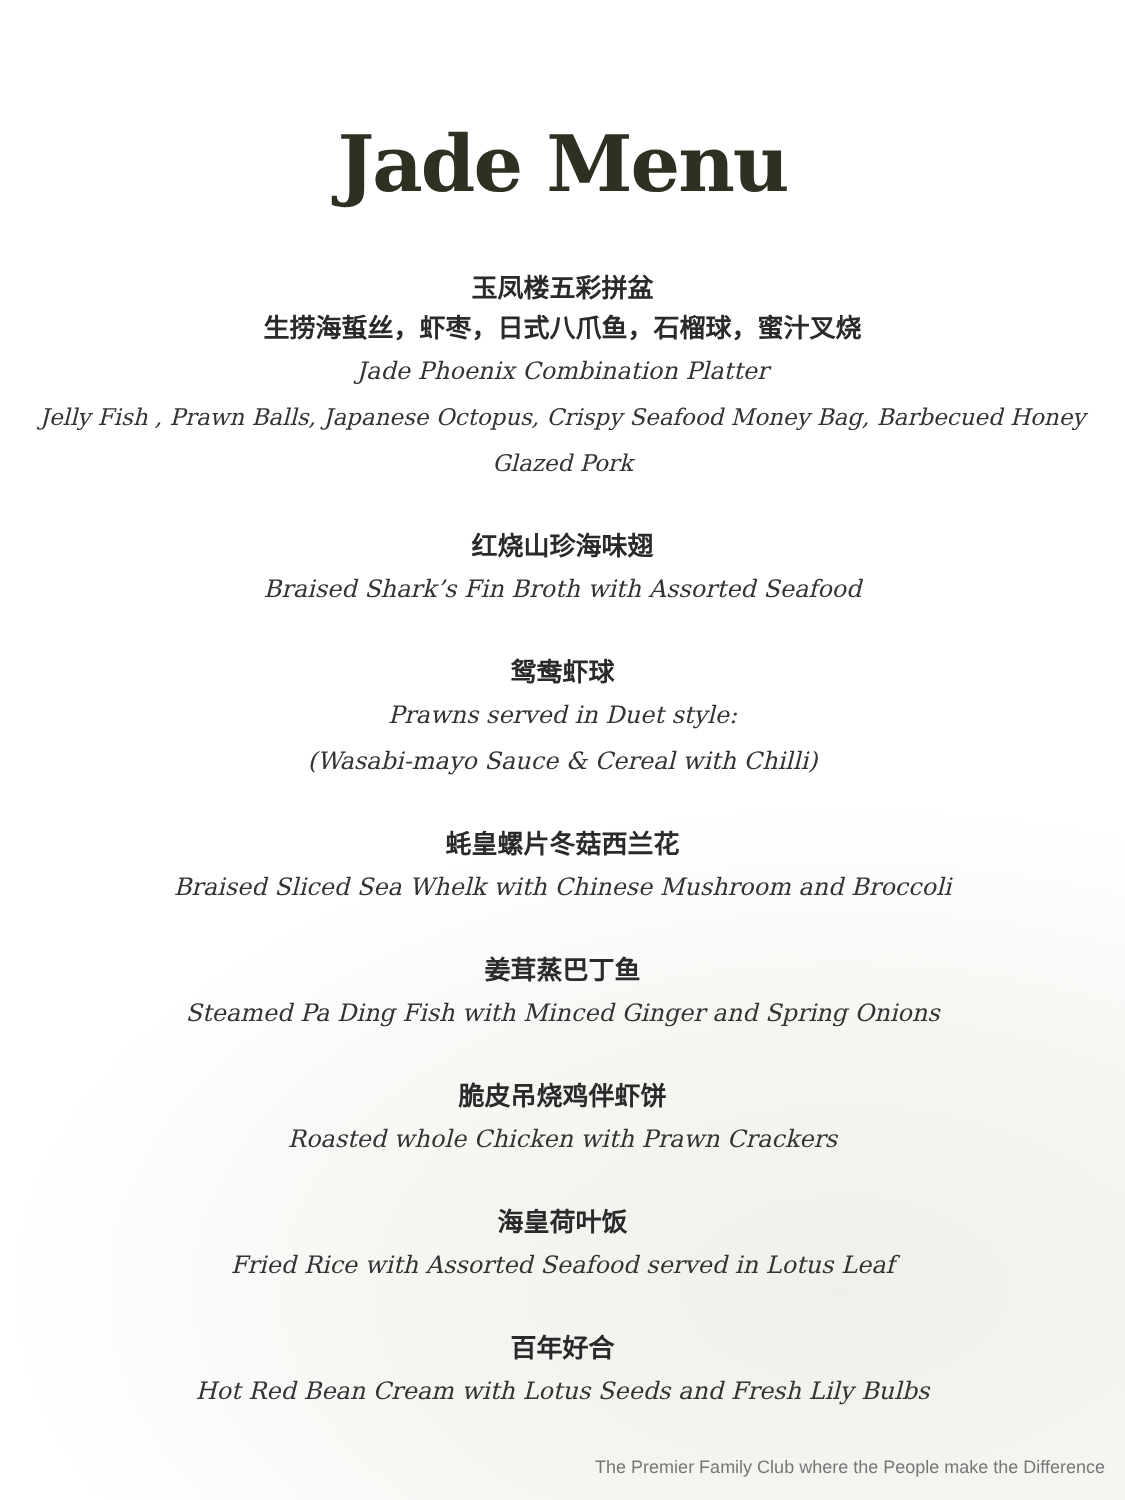Jade Menu
玉凤楼五彩拼盆
生捞海蜇丝，虾枣，日式八爪鱼，石榴球，蜜汁叉烧
Jade Phoenix Combination Platter
Jelly Fish , Prawn Balls, Japanese Octopus, Crispy Seafood Money Bag, Barbecued Honey Glazed Pork
红烧山珍海味翅
Braised Shark’s Fin Broth with Assorted Seafood
鸳鸯虾球
Prawns served in Duet style:
(Wasabi-mayo Sauce & Cereal with Chilli)
蚝皇螺片冬菇西兰花
Braised Sliced Sea Whelk with Chinese Mushroom and Broccoli
姜茸蒸巴丁鱼
Steamed Pa Ding Fish with Minced Ginger and Spring Onions
脆皮吊烧鸡伴虾饼
Roasted whole Chicken with Prawn Crackers
海皇荷叶饭
Fried Rice with Assorted Seafood served in Lotus Leaf
百年好合
Hot Red Bean Cream with Lotus Seeds and Fresh Lily Bulbs
The Premier Family Club where the People make the Difference